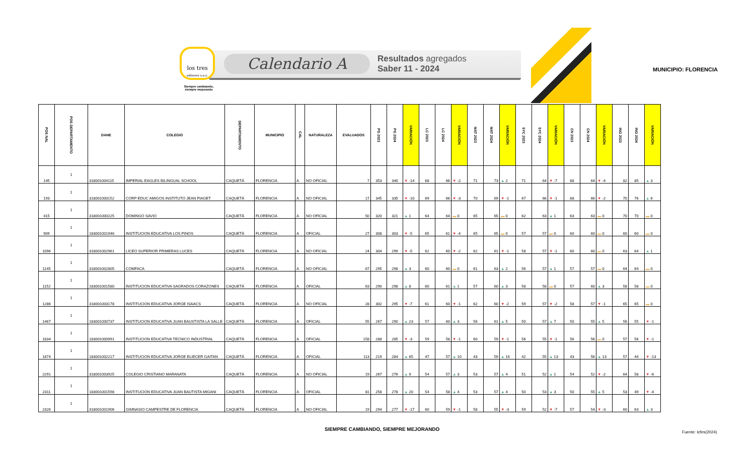los tres
editores s.a.s.
Siempre cambiando,
siempre mejorando
Calendario A
Resultados agregados
Saber 11 - 2024
MUNICIPIO: FLORENCIA
| POS NAL | POS DEPARTAMENTO | DANE | COLEGIO | DEPARTAMENTO | MUNICIPIO | CAL | NATURALEZA | EVALUADOS | PG 2023 | PG 2024 | VARIACIÓN | LC 2023 | LC 2024 | VARIACIÓN | MAT 2023 | MAT 2024 | VARIACIÓN | SYC 2023 | SYC 2024 | VARIACIÓN | CN 2023 | CN 2024 | VARIACIÓN | ING 2023 | ING 2024 | VARIACIÓN |
| --- | --- | --- | --- | --- | --- | --- | --- | --- | --- | --- | --- | --- | --- | --- | --- | --- | --- | --- | --- | --- | --- | --- | --- | --- | --- | --- |
| 145 | 1 | 318001004115 | IMPERIAL EAGLES BILINGUAL SCHOOL | CAQUETÁ | FLORENCIA | A | NO OFICIAL | 7 | 353 | 340 | ▼ -14 | 68 | 66 | ▼ -2 | 71 | 73 | ▲ 2 | 71 | 64 | ▼ -7 | 68 | 64 | ▼ -4 | 82 | 85 | ▲ 3 |
| 193 | 1 | 318001000152 | CORP EDUC AMIGOS INSTITUTO JEAN PIAGET | CAQUETÁ | FLORENCIA | A | NO OFICIAL | 17 | 345 | 335 | ▼ -10 | 69 | 66 | ▼ -3 | 70 | 69 | ▼ -1 | 67 | 66 | ▼ -1 | 68 | 66 | ▼ -2 | 70 | 76 | ▲ 6 |
| 415 | 1 | 318001000225 | DOMINGO SAVIO | CAQUETÁ | FLORENCIA | A | NO OFICIAL | 50 | 320 | 321 | ▲ 1 | 64 | 64 | ▬ 0 | 65 | 65 | ▬ 0 | 62 | 63 | ▲ 1 | 63 | 63 | ▬ 0 | 70 | 70 | ▬ 0 |
| 909 | 1 | 183001001946 | INSTITUCION EDUCATIVA LOS PINOS | CAQUETÁ | FLORENCIA | A | OFICIAL | 27 | 308 | 303 | ▼ -5 | 65 | 61 | ▼ -4 | 65 | 65 | ▬ 0 | 57 | 57 | ▬ 0 | 60 | 60 | ▬ 0 | 60 | 60 | ▬ 0 |
| 1096 | 1 | 318001002961 | LICEO SUPERIOR PRIMERAS LUCES | CAQUETÁ | FLORENCIA | A | NO OFICIAL | 24 | 304 | 299 | ▼ -5 | 62 | 60 | ▼ -2 | 62 | 61 | ▼ -1 | 58 | 57 | ▼ -1 | 60 | 60 | ▬ 0 | 63 | 64 | ▲ 1 |
| 1145 | 1 | 318001002805 | COMFACA | CAQUETÁ | FLORENCIA | A | NO OFICIAL | 67 | 295 | 298 | ▲ 3 | 60 | 60 | ▬ 0 | 61 | 63 | ▲ 2 | 56 | 57 | ▲ 1 | 57 | 57 | ▬ 0 | 64 | 64 | ▬ 0 |
| 1152 | 1 | 183001001580 | INSTITUCION EDUCATIVA SAGRADOS CORAZONES | CAQUETÁ | FLORENCIA | A | OFICIAL | 63 | 290 | 298 | ▲ 8 | 60 | 61 | ▲ 1 | 57 | 60 | ▲ 3 | 58 | 58 | ▬ 0 | 57 | 60 | ▲ 3 | 58 | 58 | ▬ 0 |
| 1286 | 1 | 318001003178 | INSTITUCION EDUCATIVA JORGE ISAACS | CAQUETÁ | FLORENCIA | A | NO OFICIAL | 28 | 302 | 295 | ▼ -7 | 61 | 60 | ▼ -1 | 62 | 60 | ▼ -2 | 59 | 57 | ▼ -2 | 58 | 57 | ▼ -1 | 65 | 65 | ▬ 0 |
| 1467 | 1 | 183001000737 | INSTITUCION EDUCATIVA JUAN BAUSTISTA LA SALLE | CAQUETÁ | FLORENCIA | A | OFICIAL | 55 | 267 | 290 | ▲ 23 | 57 | 60 | ▲ 3 | 56 | 61 | ▲ 5 | 50 | 57 | ▲ 7 | 50 | 55 | ▲ 5 | 56 | 55 | ▼ -1 |
| 1834 | 1 | 183001000991 | INSTITUCION EDUCATIVA TECNICO INDUSTRIAL | CAQUETÁ | FLORENCIA | A | OFICIAL | 158 | 288 | 285 | ▼ -3 | 59 | 58 | ▼ -1 | 60 | 59 | ▼ -1 | 56 | 55 | ▼ -1 | 56 | 56 | ▬ 0 | 57 | 56 | ▼ -1 |
| 1874 | 1 | 183001002217 | INSTITUCION EDUCATIVA JORGE ELIECER GAITAN | CAQUETÁ | FLORENCIA | A | OFICIAL | 113 | 219 | 284 | ▲ 65 | 47 | 57 | ▲ 10 | 43 | 59 | ▲ 16 | 42 | 55 | ▲ 13 | 43 | 56 | ▲ 13 | 57 | 44 | ▼ -13 |
| 2291 | 1 | 318001003925 | COLEGIO CRISTIANO MARANATA | CAQUETÁ | FLORENCIA | A | NO OFICIAL | 19 | 267 | 276 | ▲ 9 | 54 | 57 | ▲ 3 | 53 | 57 | ▲ 4 | 51 | 52 | ▲ 1 | 54 | 52 | ▼ -2 | 64 | 58 | ▼ -6 |
| 2311 | 1 | 183001001598 | INSTITUCION EDUCATIVA JUAN BAUTISTA MIGANI | CAQUETÁ | FLORENCIA | A | OFICIAL | 81 | 258 | 278 | ▲ 20 | 54 | 58 | ▲ 4 | 53 | 57 | ▲ 4 | 50 | 53 | ▲ 3 | 50 | 55 | ▲ 5 | 53 | 49 | ▼ -4 |
| 2326 | 1 | 318001001906 | GIMNASIO CAMPESTRE DE FLORENCIA | CAQUETÁ | FLORENCIA | A | NO OFICIAL | 19 | 294 | 277 | ▼ -17 | 60 | 59 | ▼ -1 | 58 | 55 | ▼ -3 | 59 | 52 | ▼ -7 | 57 | 54 | ▼ -3 | 60 | 63 | ▲ 3 |
SIEMPRE CAMBIANDO, SIEMPRE MEJORANDO
Fuente: Icfes(2024)